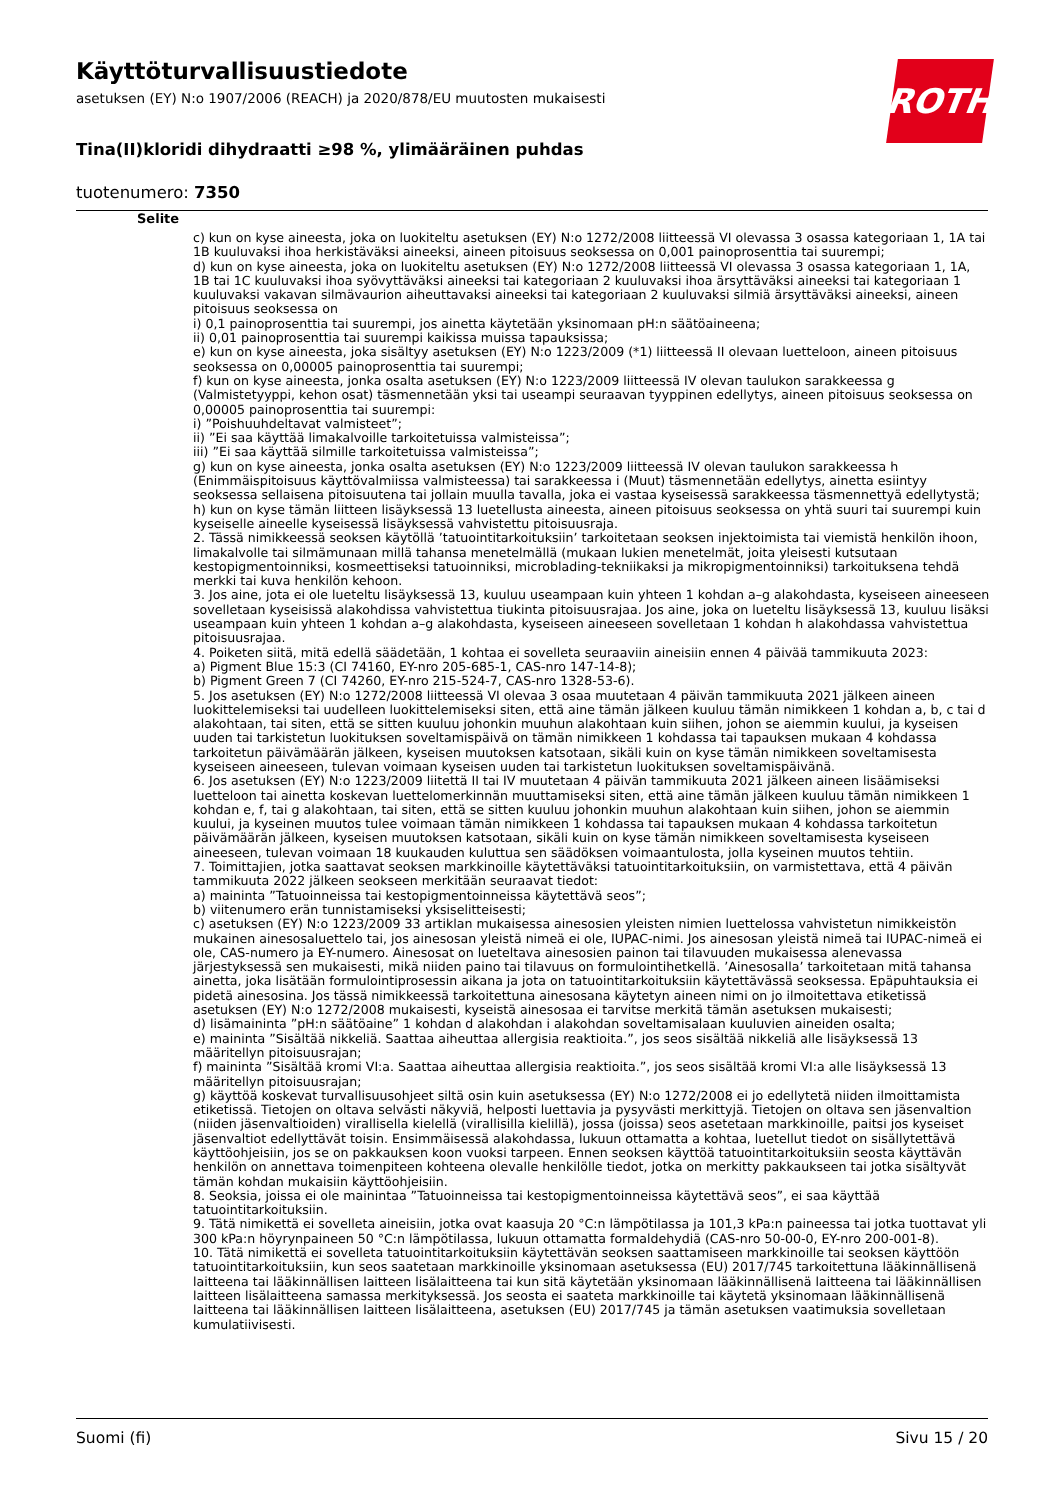Käyttöturvallisuustiedote
asetuksen (EY) N:o 1907/2006 (REACH) ja 2020/878/EU muutosten mukaisesti
Tina(II)kloridi dihydraatti ≥98 %, ylimääräinen puhdas
tuotenumero: 7350
ROTH
Selite
c) kun on kyse aineesta, joka on luokiteltu asetuksen (EY) N:o 1272/2008 liitteessä VI olevassa 3 osassa kategoriaan 1, 1A tai 1B kuuluvaksi ihoa herkistäväksi aineeksi, aineen pitoisuus seoksessa on 0,001 painoprosenttia tai suurempi;
d) kun on kyse aineesta, joka on luokiteltu asetuksen (EY) N:o 1272/2008 liitteessä VI olevassa 3 osassa kategoriaan 1, 1A, 1B tai 1C kuuluvaksi ihoa syövyttäväksi aineeksi tai kategoriaan 2 kuuluvaksi ihoa ärsyttäväksi aineeksi tai kategoriaan 1 kuuluvaksi vakavan silmävaurion aiheuttavaksi aineeksi tai kategoriaan 2 kuuluvaksi silmiä ärsyttäväksi aineeksi, aineen pitoisuus seoksessa on
i) 0,1 painoprosenttia tai suurempi, jos ainetta käytetään yksinomaan pH:n säätöaineena;
ii) 0,01 painoprosenttia tai suurempi kaikissa muissa tapauksissa;
e) kun on kyse aineesta, joka sisältyy asetuksen (EY) N:o 1223/2009 (*1) liitteessä II olevaan luetteloon, aineen pitoisuus seoksessa on 0,00005 painoprosenttia tai suurempi;
f) kun on kyse aineesta, jonka osalta asetuksen (EY) N:o 1223/2009 liitteessä IV olevan taulukon sarakkeessa g (Valmistetyyppi, kehon osat) täsmennetään yksi tai useampi seuraavan tyyppinen edellytys, aineen pitoisuus seoksessa on 0,00005 painoprosenttia tai suurempi:
i) ”Poishuuhdeltavat valmisteet”;
ii) ”Ei saa käyttää limakalvoille tarkoitetuissa valmisteissa”;
iii) ”Ei saa käyttää silmille tarkoitetuissa valmisteissa”;
g) kun on kyse aineesta, jonka osalta asetuksen (EY) N:o 1223/2009 liitteessä IV olevan taulukon sarakkeessa h (Enimmäispitoisuus käyttövalmiissa valmisteessa) tai sarakkeessa i (Muut) täsmennetään edellytys, ainetta esiintyy seoksessa sellaisena pitoisuutena tai jollain muulla tavalla, joka ei vastaa kyseisessä sarakkeessa täsmennettyä edellytystä;
h) kun on kyse tämän liitteen lisäyksessä 13 luetellusta aineesta, aineen pitoisuus seoksessa on yhtä suuri tai suurempi kuin kyseiselle aineelle kyseisessä lisäyksessä vahvistettu pitoisuusraja.
2. Tässä nimikkeessä seoksen käytöllä ’tatuointitarkoituksiin’ tarkoitetaan seoksen injektoimista tai viemistä henkilön ihoon, limakalvolle tai silmämunaan millä tahansa menetelmällä (mukaan lukien menetelmät, joita yleisesti kutsutaan kestopigmentoinniksi, kosmeettiseksi tatuoinniksi, microblading-tekniikaksi ja mikropigmentoinniksi) tarkoituksena tehdä merkki tai kuva henkilön kehoon.
3. Jos aine, jota ei ole lueteltu lisäyksessä 13, kuuluu useampaan kuin yhteen 1 kohdan a–g alakohdasta, kyseiseen aineeseen sovelletaan kyseisissä alakohdissa vahvistettua tiukinta pitoisuusrajaa. Jos aine, joka on lueteltu lisäyksessä 13, kuuluu lisäksi useampaan kuin yhteen 1 kohdan a–g alakohdasta, kyseiseen aineeseen sovelletaan 1 kohdan h alakohdassa vahvistettua pitoisuusrajaa.
4. Poiketen siitä, mitä edellä säädetään, 1 kohtaa ei sovelleta seuraaviin aineisiin ennen 4 päivää tammikuuta 2023:
a) Pigment Blue 15:3 (CI 74160, EY-nro 205-685-1, CAS-nro 147-14-8);
b) Pigment Green 7 (CI 74260, EY-nro 215-524-7, CAS-nro 1328-53-6).
5. Jos asetuksen (EY) N:o 1272/2008 liitteessä VI olevaa 3 osaa muutetaan 4 päivän tammikuuta 2021 jälkeen aineen luokittelemiseksi tai uudelleen luokittelemiseksi siten, että aine tämän jälkeen kuuluu tämän nimikkeen 1 kohdan a, b, c tai d alakohtaan, tai siten, että se sitten kuuluu johonkin muuhun alakohtaan kuin siihen, johon se aiemmin kuului, ja kyseisen uuden tai tarkistetun luokituksen soveltamispäivä on tämän nimikkeen 1 kohdassa tai tapauksen mukaan 4 kohdassa tarkoitetun päivämäärän jälkeen, kyseisen muutoksen katsotaan, sikäli kuin on kyse tämän nimikkeen soveltamisesta kyseiseen aineeseen, tulevan voimaan kyseisen uuden tai tarkistetun luokituksen soveltamispäivänä.
6. Jos asetuksen (EY) N:o 1223/2009 liitettä II tai IV muutetaan 4 päivän tammikuuta 2021 jälkeen aineen lisäämiseksi luetteloon tai ainetta koskevan luettelomerkinnän muuttamiseksi siten, että aine tämän jälkeen kuuluu tämän nimikkeen 1 kohdan e, f, tai g alakohtaan, tai siten, että se sitten kuuluu johonkin muuhun alakohtaan kuin siihen, johon se aiemmin kuului, ja kyseinen muutos tulee voimaan tämän nimikkeen 1 kohdassa tai tapauksen mukaan 4 kohdassa tarkoitetun päivämäärän jälkeen, kyseisen muutoksen katsotaan, sikäli kuin on kyse tämän nimikkeen soveltamisesta kyseiseen aineeseen, tulevan voimaan 18 kuukauden kuluttua sen säädöksen voimaantulosta, jolla kyseinen muutos tehtiin.
7. Toimittajien, jotka saattavat seoksen markkinoille käytettäväksi tatuointitarkoituksiin, on varmistettava, että 4 päivän tammikuuta 2022 jälkeen seokseen merkitään seuraavat tiedot:
a) maininta ”Tatuoinneissa tai kestopigmentoinneissa käytettävä seos”;
b) viitenumero erän tunnistamiseksi yksiselitteisesti;
c) asetuksen (EY) N:o 1223/2009 33 artiklan mukaisessa ainesosien yleisten nimien luettelossa vahvistetun nimikkeistön mukainen ainesosaluettelo tai, jos ainesosan yleistä nimeä ei ole, IUPAC-nimi. Jos ainesosan yleistä nimeä tai IUPAC-nimeä ei ole, CAS-numero ja EY-numero. Ainesosat on lueteltava ainesosien painon tai tilavuuden mukaisessa alenevassa järjestyksessä sen mukaisesti, mikä niiden paino tai tilavuus on formulointihetkellä. ’Ainesosalla’ tarkoitetaan mitä tahansa ainetta, joka lisätään formulointiprosessin aikana ja jota on tatuointitarkoituksiin käytettävässä seoksessa. Epäpuhtauksia ei pidetä ainesosina. Jos tässä nimikkeessä tarkoitettuna ainesosana käytetyn aineen nimi on jo ilmoitettava etiketissä asetuksen (EY) N:o 1272/2008 mukaisesti, kyseistä ainesosaa ei tarvitse merkitä tämän asetuksen mukaisesti;
d) lisämaininta ”pH:n säätöaine” 1 kohdan d alakohdan i alakohdan soveltamisalaan kuuluvien aineiden osalta;
e) maininta ”Sisältää nikkeliä. Saattaa aiheuttaa allergisia reaktioita.”, jos seos sisältää nikkeliä alle lisäyksessä 13 määritellyn pitoisuusrajan;
f) maininta ”Sisältää kromi VI:a. Saattaa aiheuttaa allergisia reaktioita.”, jos seos sisältää kromi VI:a alle lisäyksessä 13 määritellyn pitoisuusrajan;
g) käyttöä koskevat turvallisuusohjeet siltä osin kuin asetuksessa (EY) N:o 1272/2008 ei jo edellytetä niiden ilmoittamista etiketissä. Tietojen on oltava selvästi näkyviä, helposti luettavia ja pysyvästi merkittyjä. Tietojen on oltava sen jäsenvaltion (niiden jäsenvaltioiden) virallisella kielellä (virallisilla kielillä), jossa (joissa) seos asetetaan markkinoille, paitsi jos kyseiset jäsenvaltiot edellyttävät toisin. Ensimmäisessä alakohdassa, lukuun ottamatta a kohtaa, luetellut tiedot on sisällytettävä käyttöohjeisiin, jos se on pakkauksen koon vuoksi tarpeen. Ennen seoksen käyttöä tatuointitarkoituksiin seosta käyttävän henkilön on annettava toimenpiteen kohteena olevalle henkilölle tiedot, jotka on merkitty pakkaukseen tai jotka sisältyvät tämän kohdan mukaisiin käyttöohjeisiin.
8. Seoksia, joissa ei ole mainintaa ”Tatuoinneissa tai kestopigmentoinneissa käytettävä seos”, ei saa käyttää tatuointitarkoituksiin.
9. Tätä nimikettä ei sovelleta aineisiin, jotka ovat kaasuja 20 °C:n lämpötilassa ja 101,3 kPa:n paineessa tai jotka tuottavat yli 300 kPa:n höyrynpaineen 50 °C:n lämpötilassa, lukuun ottamatta formaldehydiä (CAS-nro 50-00-0, EY-nro 200-001-8).
10. Tätä nimikettä ei sovelleta tatuointitarkoituksiin käytettävän seoksen saattamiseen markkinoille tai seoksen käyttöön tatuointitarkoituksiin, kun seos saatetaan markkinoille yksinomaan asetuksessa (EU) 2017/745 tarkoitettuna lääkinnällisenä laitteena tai lääkinnällisen laitteen lisälaitteena tai kun sitä käytetään yksinomaan lääkinnällisenä laitteena tai lääkinnällisen laitteen lisälaitteena samassa merkityksessä. Jos seosta ei saateta markkinoille tai käytetä yksinomaan lääkinnällisenä laitteena tai lääkinnällisen laitteen lisälaitteena, asetuksen (EU) 2017/745 ja tämän asetuksen vaatimuksia sovelletaan kumulatiivisesti.
Suomi (fi) Sivu 15 / 20